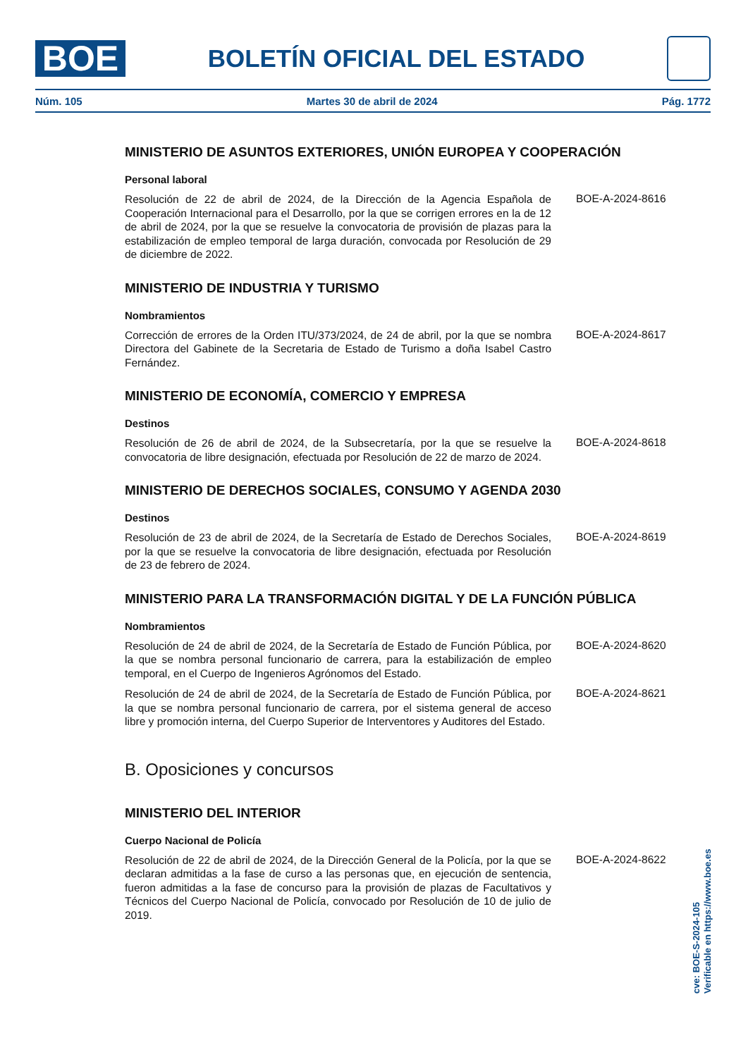BOE
BOLETÍN OFICIAL DEL ESTADO
Núm. 105 Martes 30 de abril de 2024 Pág. 1772
MINISTERIO DE ASUNTOS EXTERIORES, UNIÓN EUROPEA Y COOPERACIÓN
Personal laboral
Resolución de 22 de abril de 2024, de la Dirección de la Agencia Española de Cooperación Internacional para el Desarrollo, por la que se corrigen errores en la de 12 de abril de 2024, por la que se resuelve la convocatoria de provisión de plazas para la estabilización de empleo temporal de larga duración, convocada por Resolución de 29 de diciembre de 2022.
BOE-A-2024-8616
MINISTERIO DE INDUSTRIA Y TURISMO
Nombramientos
Corrección de errores de la Orden ITU/373/2024, de 24 de abril, por la que se nombra Directora del Gabinete de la Secretaria de Estado de Turismo a doña Isabel Castro Fernández.
BOE-A-2024-8617
MINISTERIO DE ECONOMÍA, COMERCIO Y EMPRESA
Destinos
Resolución de 26 de abril de 2024, de la Subsecretaría, por la que se resuelve la convocatoria de libre designación, efectuada por Resolución de 22 de marzo de 2024.
BOE-A-2024-8618
MINISTERIO DE DERECHOS SOCIALES, CONSUMO Y AGENDA 2030
Destinos
Resolución de 23 de abril de 2024, de la Secretaría de Estado de Derechos Sociales, por la que se resuelve la convocatoria de libre designación, efectuada por Resolución de 23 de febrero de 2024.
BOE-A-2024-8619
MINISTERIO PARA LA TRANSFORMACIÓN DIGITAL Y DE LA FUNCIÓN PÚBLICA
Nombramientos
Resolución de 24 de abril de 2024, de la Secretaría de Estado de Función Pública, por la que se nombra personal funcionario de carrera, para la estabilización de empleo temporal, en el Cuerpo de Ingenieros Agrónomos del Estado.
BOE-A-2024-8620
Resolución de 24 de abril de 2024, de la Secretaría de Estado de Función Pública, por la que se nombra personal funcionario de carrera, por el sistema general de acceso libre y promoción interna, del Cuerpo Superior de Interventores y Auditores del Estado.
BOE-A-2024-8621
B. Oposiciones y concursos
MINISTERIO DEL INTERIOR
Cuerpo Nacional de Policía
Resolución de 22 de abril de 2024, de la Dirección General de la Policía, por la que se declaran admitidas a la fase de curso a las personas que, en ejecución de sentencia, fueron admitidas a la fase de concurso para la provisión de plazas de Facultativos y Técnicos del Cuerpo Nacional de Policía, convocado por Resolución de 10 de julio de 2019.
BOE-A-2024-8622
cve: BOE-S-2024-105
Verificable en https://www.boe.es